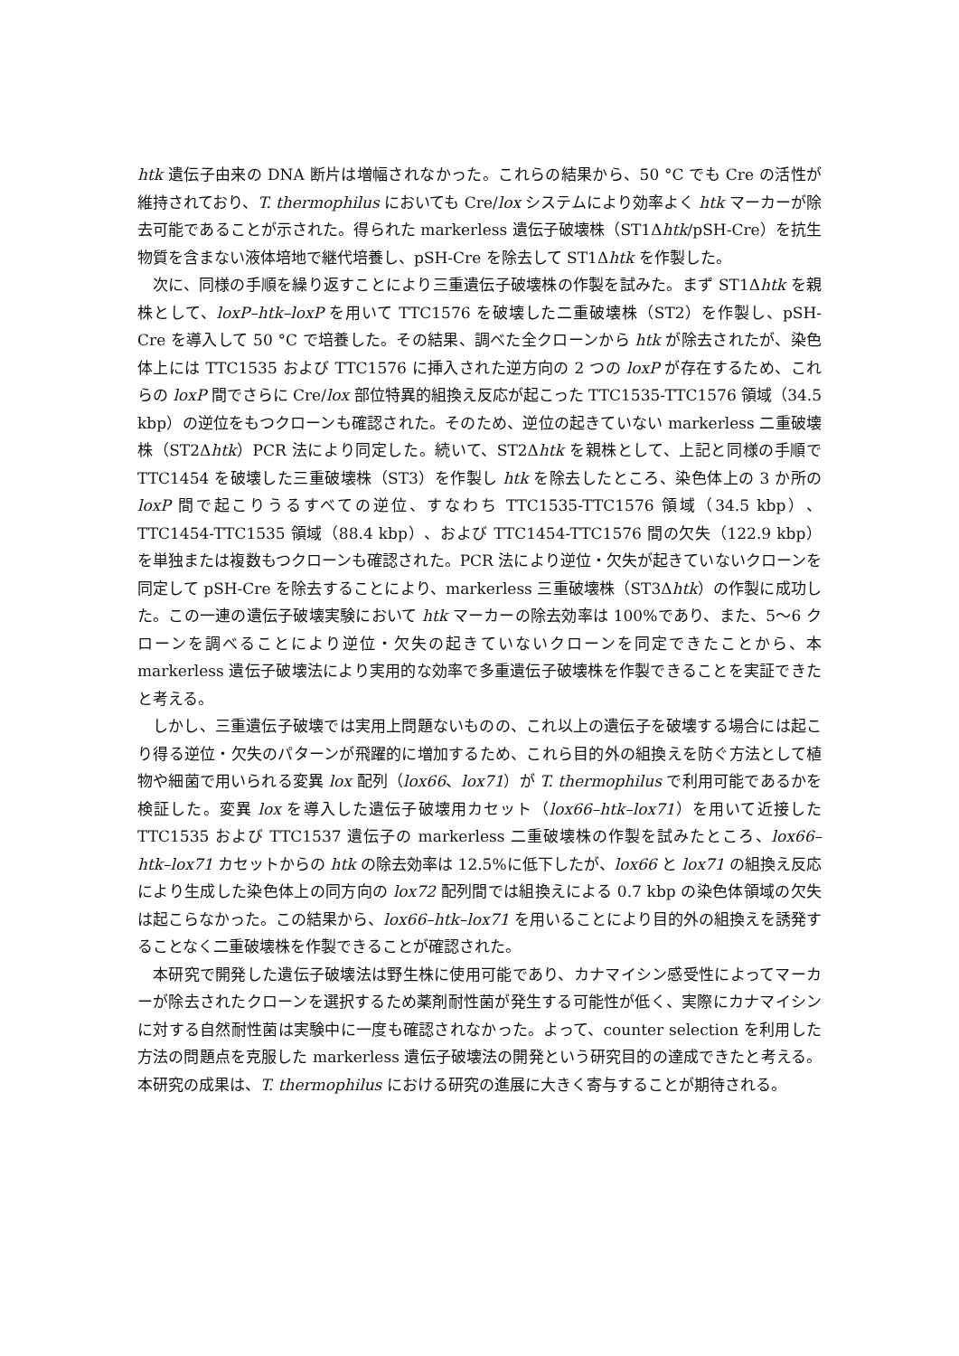htk 遺伝子由来の DNA 断片は増幅されなかった。これらの結果から、50 °C でも Cre の活性が維持されており、T. thermophilus においても Cre/lox システムにより効率よく htk マーカーが除去可能であることが示された。得られた markerless 遺伝子破壊株（ST1Δhtk/pSH-Cre）を抗生物質を含まない液体培地で継代培養し、pSH-Cre を除去して ST1Δhtk を作製した。
次に、同様の手順を繰り返すことにより三重遺伝子破壊株の作製を試みた。まず ST1Δhtk を親株として、loxP–htk–loxP を用いて TTC1576 を破壊した二重破壊株（ST2）を作製し、pSH-Cre を導入して 50 °C で培養した。その結果、調べた全クローンから htk が除去されたが、染色体上には TTC1535 および TTC1576 に挿入された逆方向の 2 つの loxP が存在するため、これらの loxP 間でさらに Cre/lox 部位特異的組換え反応が起こった TTC1535-TTC1576 領域（34.5 kbp）の逆位をもつクローンも確認された。そのため、逆位の起きていない markerless 二重破壊株（ST2Δhtk）PCR 法により同定した。続いて、ST2Δhtk を親株として、上記と同様の手順で TTC1454 を破壊した三重破壊株（ST3）を作製し htk を除去したところ、染色体上の 3 か所の loxP 間で起こりうるすべての逆位、すなわち TTC1535-TTC1576 領域（34.5 kbp）、TTC1454-TTC1535 領域（88.4 kbp）、および TTC1454-TTC1576 間の欠失（122.9 kbp）を単独または複数もつクローンも確認された。PCR 法により逆位・欠失が起きていないクローンを同定して pSH-Cre を除去することにより、markerless 三重破壊株（ST3Δhtk）の作製に成功した。この一連の遺伝子破壊実験において htk マーカーの除去効率は 100%であり、また、5〜6 クローンを調べることにより逆位・欠失の起きていないクローンを同定できたことから、本 markerless 遺伝子破壊法により実用的な効率で多重遺伝子破壊株を作製できることを実証できたと考える。
しかし、三重遺伝子破壊では実用上問題ないものの、これ以上の遺伝子を破壊する場合には起こり得る逆位・欠失のパターンが飛躍的に増加するため、これら目的外の組換えを防ぐ方法として植物や細菌で用いられる変異 lox 配列（lox66、lox71）が T. thermophilus で利用可能であるかを検証した。変異 lox を導入した遺伝子破壊用カセット（lox66–htk–lox71）を用いて近接した TTC1535 および TTC1537 遺伝子の markerless 二重破壊株の作製を試みたところ、lox66–htk–lox71 カセットからの htk の除去効率は 12.5%に低下したが、lox66 と lox71 の組換え反応により生成した染色体上の同方向の lox72 配列間では組換えによる 0.7 kbp の染色体領域の欠失は起こらなかった。この結果から、lox66–htk–lox71 を用いることにより目的外の組換えを誘発することなく二重破壊株を作製できることが確認された。
本研究で開発した遺伝子破壊法は野生株に使用可能であり、カナマイシン感受性によってマーカーが除去されたクローンを選択するため薬剤耐性菌が発生する可能性が低く、実際にカナマイシンに対する自然耐性菌は実験中に一度も確認されなかった。よって、counter selection を利用した方法の問題点を克服した markerless 遺伝子破壊法の開発という研究目的の達成できたと考える。本研究の成果は、T. thermophilus における研究の進展に大きく寄与することが期待される。